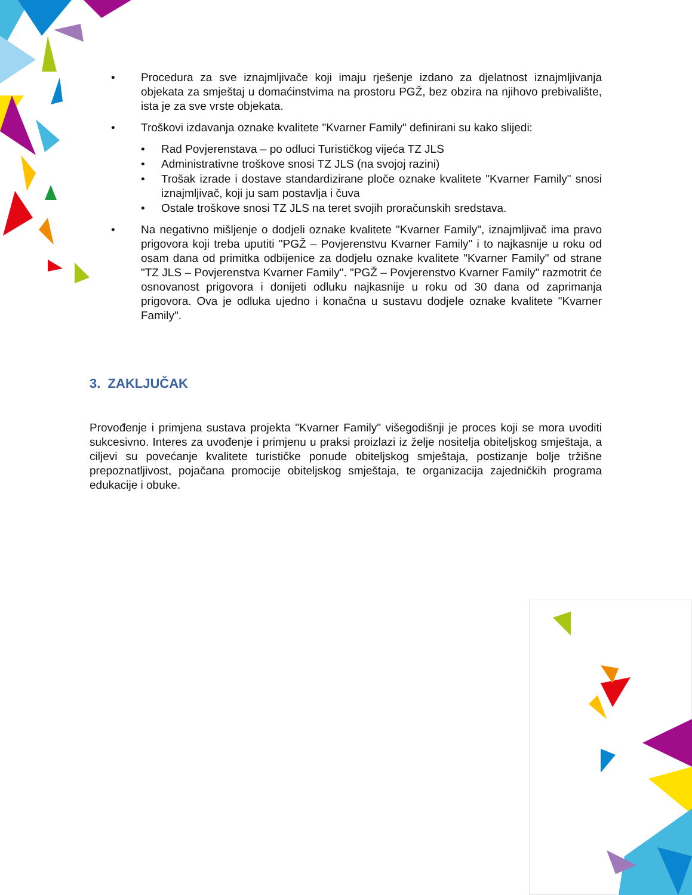• Procedura za sve iznajmljivače koji imaju rješenje izdano za djelatnost iznajmljivanja objekata za smještaj u domaćinstvima na prostoru PGŽ, bez obzira na njihovo prebivalište, ista je za sve vrste objekata.
• Troškovi izdavanja oznake kvalitete "Kvarner Family" definirani su kako slijedi:
• Rad Povjerenstava – po odluci Turističkog vijeća TZ JLS
• Administrativne troškove snosi TZ JLS (na svojoj razini)
• Trošak izrade i dostave standardizirane ploče oznake kvalitete "Kvarner Family" snosi iznajmljivač, koji ju sam postavlja i čuva
• Ostale troškove snosi TZ JLS na teret svojih proračunskih sredstava.
• Na negativno mišljenje o dodjeli oznake kvalitete "Kvarner Family", iznajmljivač ima pravo prigovora koji treba uputiti "PGŽ – Povjerenstvu Kvarner Family" i to najkasnije u roku od osam dana od primitka odbijenice za dodjelu oznake kvalitete "Kvarner Family" od strane "TZ JLS – Povjerenstva Kvarner Family". "PGŽ – Povjerenstvo Kvarner Family" razmotrit će osnovanost prigovora i donijeti odluku najkasnije u roku od 30 dana od zaprimanja prigovora. Ova je odluka ujedno i konačna u sustavu dodjele oznake kvalitete "Kvarner Family".
3. ZAKLJUČAK
Provođenje i primjena sustava projekta "Kvarner Family" višegodišnji je proces koji se mora uvoditi sukcesivno. Interes za uvođenje i primjenu u praksi proizlazi iz želje nositelja obiteljskog smještaja, a ciljevi su povećanje kvalitete turističke ponude obiteljskog smještaja, postizanje bolje tržišne prepoznatljivost, pojačana promocije obiteljskog smještaja, te organizacija zajedničkih programa edukacije i obuke.